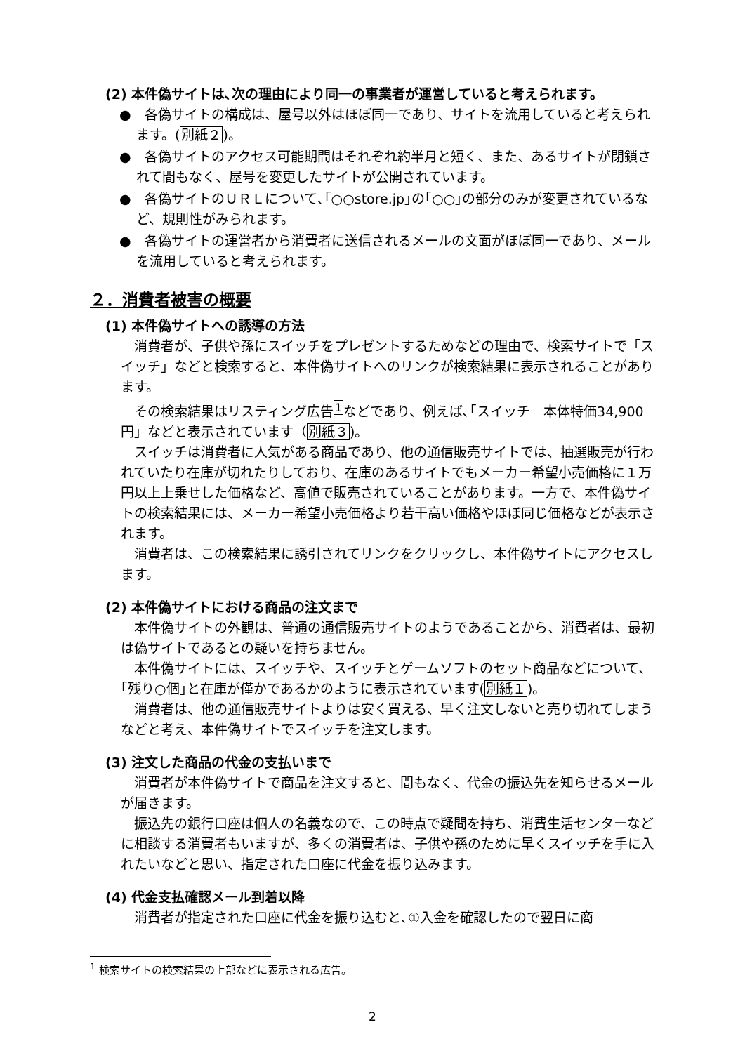(2) 本件偽サイトは､次の理由により同一の事業者が運営していると考えられます。
●　各偽サイトの構成は、屋号以外はほぼ同一であり、サイトを流用していると考えられます。(別紙２)。
●　各偽サイトのアクセス可能期間はそれぞれ約半月と短く、また、あるサイトが閉鎖されて間もなく、屋号を変更したサイトが公開されています。
●　各偽サイトのＵＲＬについて､｢○○store.jp｣の｢○○｣の部分のみが変更されているなど、規則性がみられます。
●　各偽サイトの運営者から消費者に送信されるメールの文面がほぼ同一であり、メールを流用していると考えられます。
２．消費者被害の概要
(1) 本件偽サイトへの誘導の方法
消費者が、子供や孫にスイッチをプレゼントするためなどの理由で、検索サイトで「スイッチ」などと検索すると、本件偽サイトへのリンクが検索結果に表示されることがあります。
その検索結果はリスティング広告<sup>1</sup>などであり、例えば､｢スイッチ　本体特価34,900円」などと表示されています（別紙３)。
スイッチは消費者に人気がある商品であり、他の通信販売サイトでは、抽選販売が行われていたり在庫が切れたりしており、在庫のあるサイトでもメーカー希望小売価格に１万円以上上乗せした価格など、高値で販売されていることがあります。一方で、本件偽サイトの検索結果には、メーカー希望小売価格より若干高い価格やほぼ同じ価格などが表示されます。
消費者は、この検索結果に誘引されてリンクをクリックし、本件偽サイトにアクセスします。
(2) 本件偽サイトにおける商品の注文まで
本件偽サイトの外観は、普通の通信販売サイトのようであることから、消費者は、最初は偽サイトであるとの疑いを持ちません。
本件偽サイトには、スイッチや、スイッチとゲームソフトのセット商品などについて､｢残り○個｣と在庫が僅かであるかのように表示されています(別紙１)。
消費者は、他の通信販売サイトよりは安く買える、早く注文しないと売り切れてしまうなどと考え、本件偽サイトでスイッチを注文します。
(3) 注文した商品の代金の支払いまで
消費者が本件偽サイトで商品を注文すると、間もなく、代金の振込先を知らせるメールが届きます。
振込先の銀行口座は個人の名義なので、この時点で疑問を持ち、消費生活センターなどに相談する消費者もいますが、多くの消費者は、子供や孫のために早くスイッチを手に入れたいなどと思い、指定された口座に代金を振り込みます。
(4) 代金支払確認メール到着以降
消費者が指定された口座に代金を振り込むと､①入金を確認したので翌日に商
<sup>1</sup> 検索サイトの検索結果の上部などに表示される広告。
2